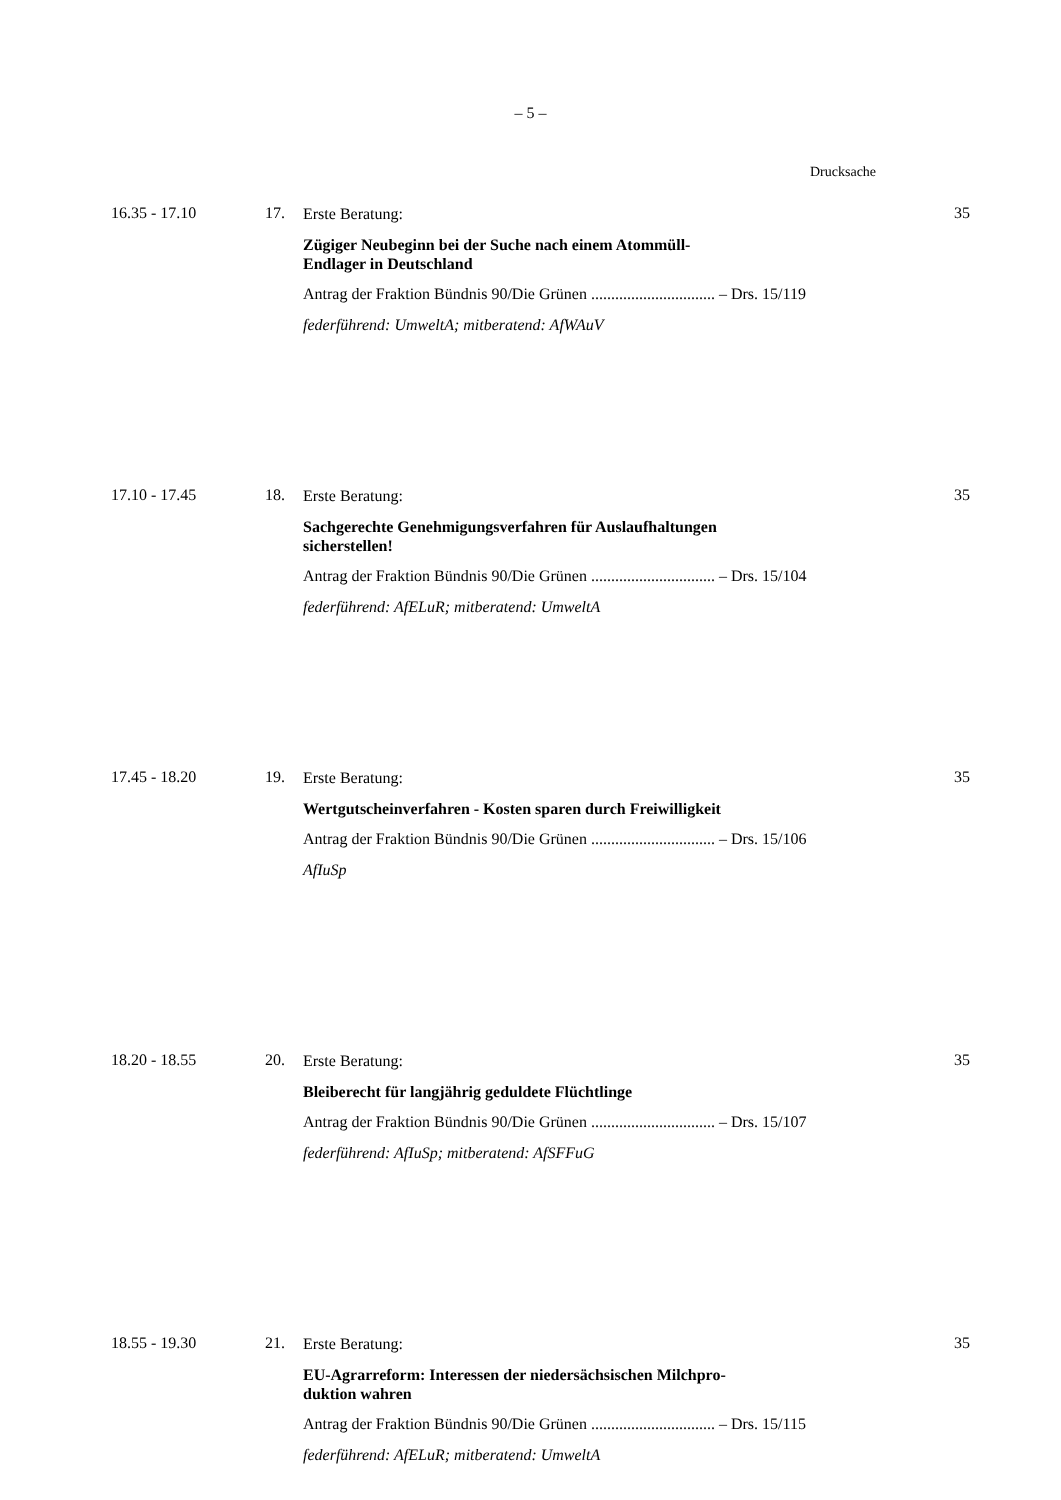– 5 –
Drucksache
16.35 - 17.10 17.
Erste Beratung:
Zügiger Neubeginn bei der Suche nach einem Atommüll-
Endlager in Deutschland
Antrag der Fraktion Bündnis 90/Die Grünen ............................... – Drs. 15/119
federführend: UmweltA; mitberatend: AfWAuV
35
17.10 - 17.45 18.
Erste Beratung:
Sachgerechte Genehmigungsverfahren für Auslaufhaltungen
sicherstellen!
Antrag der Fraktion Bündnis 90/Die Grünen ............................... – Drs. 15/104
federführend: AfELuR; mitberatend: UmweltA
35
17.45 - 18.20 19.
Erste Beratung:
Wertgutscheinverfahren - Kosten sparen durch Freiwilligkeit
Antrag der Fraktion Bündnis 90/Die Grünen ............................... – Drs. 15/106
AfIuSp
35
18.20 - 18.55 20.
Erste Beratung:
Bleiberecht für langjährig geduldete Flüchtlinge
Antrag der Fraktion Bündnis 90/Die Grünen ............................... – Drs. 15/107
federführend: AfIuSp; mitberatend: AfSFFuG
35
18.55 - 19.30 21.
Erste Beratung:
EU-Agrarreform: Interessen der niedersächsischen Milchpro-
duktion wahren
Antrag der Fraktion Bündnis 90/Die Grünen ............................... – Drs. 15/115
federführend: AfELuR; mitberatend: UmweltA
35